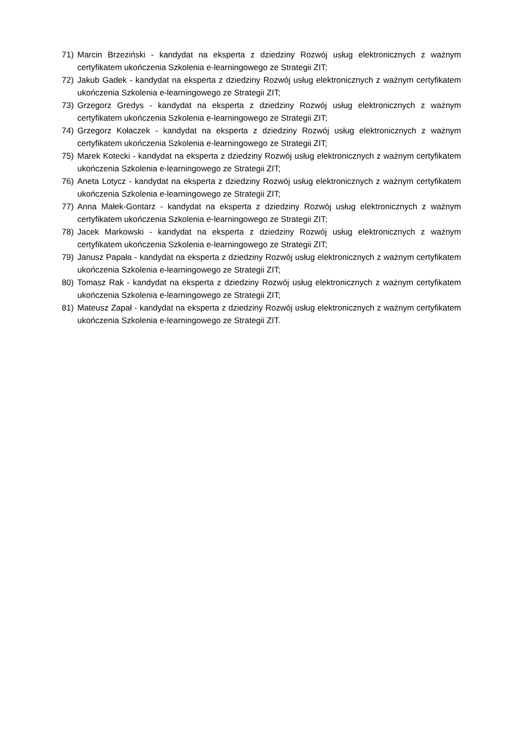71) Marcin Brzeziński - kandydat na eksperta z dziedziny Rozwój usług elektronicznych z ważnym certyfikatem ukończenia Szkolenia e-learningowego ze Strategii ZIT;
72) Jakub Gadek - kandydat na eksperta z dziedziny Rozwój usług elektronicznych z ważnym certyfikatem ukończenia Szkolenia e-learningowego ze Strategii ZIT;
73) Grzegorz Gredys - kandydat na eksperta z dziedziny Rozwój usług elektronicznych z ważnym certyfikatem ukończenia Szkolenia e-learningowego ze Strategii ZIT;
74) Grzegorz Kołaczek - kandydat na eksperta z dziedziny Rozwój usług elektronicznych z ważnym certyfikatem ukończenia Szkolenia e-learningowego ze Strategii ZIT;
75) Marek Kotecki - kandydat na eksperta z dziedziny Rozwój usług elektronicznych z ważnym certyfikatem ukończenia Szkolenia e-learningowego ze Strategii ZIT;
76) Aneta Lotycz - kandydat na eksperta z dziedziny Rozwój usług elektronicznych z ważnym certyfikatem ukończenia Szkolenia e-learningowego ze Strategii ZIT;
77) Anna Małek-Gontarz - kandydat na eksperta z dziedziny Rozwój usług elektronicznych z ważnym certyfikatem ukończenia Szkolenia e-learningowego ze Strategii ZIT;
78) Jacek Markowski - kandydat na eksperta z dziedziny Rozwój usług elektronicznych z ważnym certyfikatem ukończenia Szkolenia e-learningowego ze Strategii ZIT;
79) Janusz Papała - kandydat na eksperta z dziedziny Rozwój usług elektronicznych z ważnym certyfikatem ukończenia Szkolenia e-learningowego ze Strategii ZIT;
80) Tomasz Rak - kandydat na eksperta z dziedziny Rozwój usług elektronicznych z ważnym certyfikatem ukończenia Szkolenia e-learningowego ze Strategii ZIT;
81) Mateusz Zapał - kandydat na eksperta z dziedziny Rozwój usług elektronicznych z ważnym certyfikatem ukończenia Szkolenia e-learningowego ze Strategii ZIT.